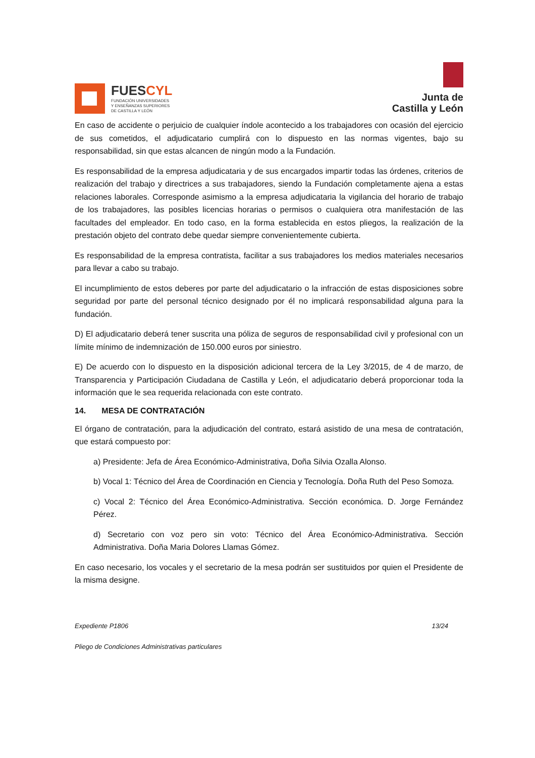FUESCYL
FUNDACIÓN UNIVERSIDADES
Y ENSEÑANZAS SUPERIORES
DE CASTILLA Y LEÓN
Junta de
Castilla y León
En caso de accidente o perjuicio de cualquier índole acontecido a los trabajadores con ocasión del ejercicio de sus cometidos, el adjudicatario cumplirá con lo dispuesto en las normas vigentes, bajo su responsabilidad, sin que estas alcancen de ningún modo a la Fundación.
Es responsabilidad de la empresa adjudicataria y de sus encargados impartir todas las órdenes, criterios de realización del trabajo y directrices a sus trabajadores, siendo la Fundación completamente ajena a estas relaciones laborales. Corresponde asimismo a la empresa adjudicataria la vigilancia del horario de trabajo de los trabajadores, las posibles licencias horarias o permisos o cualquiera otra manifestación de las facultades del empleador. En todo caso, en la forma establecida en estos pliegos, la realización de la prestación objeto del contrato debe quedar siempre convenientemente cubierta.
Es responsabilidad de la empresa contratista, facilitar a sus trabajadores los medios materiales necesarios para llevar a cabo su trabajo.
El incumplimiento de estos deberes por parte del adjudicatario o la infracción de estas disposiciones sobre seguridad por parte del personal técnico designado por él no implicará responsabilidad alguna para la fundación.
D) El adjudicatario deberá tener suscrita una póliza de seguros de responsabilidad civil y profesional con un límite mínimo de indemnización de 150.000 euros por siniestro.
E) De acuerdo con lo dispuesto en la disposición adicional tercera de la Ley 3/2015, de 4 de marzo, de Transparencia y Participación Ciudadana de Castilla y León, el adjudicatario deberá proporcionar toda la información que le sea requerida relacionada con este contrato.
14. MESA DE CONTRATACIÓN
El órgano de contratación, para la adjudicación del contrato, estará asistido de una mesa de contratación, que estará compuesto por:
a) Presidente: Jefa de Área Económico-Administrativa, Doña Silvia Ozalla Alonso.
b) Vocal 1: Técnico del Área de Coordinación en Ciencia y Tecnología. Doña Ruth del Peso Somoza.
c) Vocal 2: Técnico del Área Económico-Administrativa. Sección económica. D. Jorge Fernández Pérez.
d) Secretario con voz pero sin voto: Técnico del Área Económico-Administrativa. Sección Administrativa. Doña Maria Dolores Llamas Gómez.
En caso necesario, los vocales y el secretario de la mesa podrán ser sustituidos por quien el Presidente de la misma designe.
Expediente P1806 13/24
Pliego de Condiciones Administrativas particulares